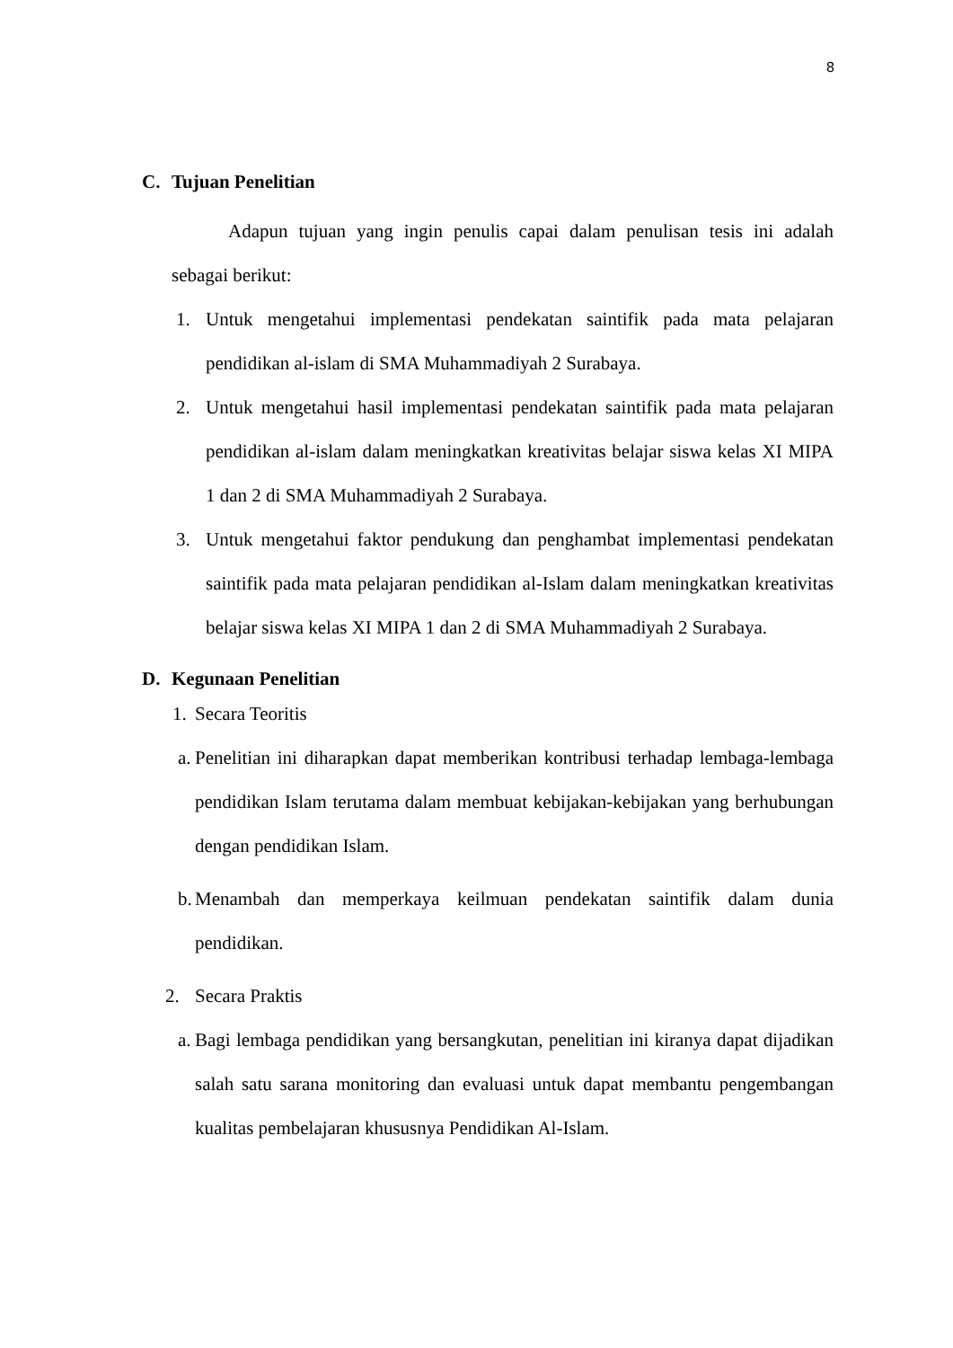8
C. Tujuan Penelitian
Adapun tujuan yang ingin penulis capai dalam penulisan tesis ini adalah sebagai berikut:
1. Untuk mengetahui implementasi pendekatan saintifik pada mata pelajaran pendidikan al-islam di SMA Muhammadiyah 2 Surabaya.
2. Untuk mengetahui hasil implementasi pendekatan saintifik pada mata pelajaran pendidikan al-islam dalam meningkatkan kreativitas belajar siswa kelas XI MIPA 1 dan 2 di SMA Muhammadiyah 2 Surabaya.
3. Untuk mengetahui faktor pendukung dan penghambat implementasi pendekatan saintifik pada mata pelajaran pendidikan al-Islam dalam meningkatkan kreativitas belajar siswa kelas XI MIPA 1 dan 2 di SMA Muhammadiyah 2 Surabaya.
D. Kegunaan Penelitian
1.
Secara Teoritis
a.
Penelitian ini diharapkan dapat memberikan kontribusi terhadap lembaga-lembaga pendidikan Islam terutama dalam membuat kebijakan-kebijakan yang berhubungan dengan pendidikan Islam.
b.
Menambah dan memperkaya keilmuan pendekatan saintifik dalam dunia pendidikan.
2. Secara Praktis
a.
Bagi lembaga pendidikan yang bersangkutan, penelitian ini kiranya dapat dijadikan salah satu sarana monitoring dan evaluasi untuk dapat membantu pengembangan kualitas pembelajaran khususnya Pendidikan Al-Islam.